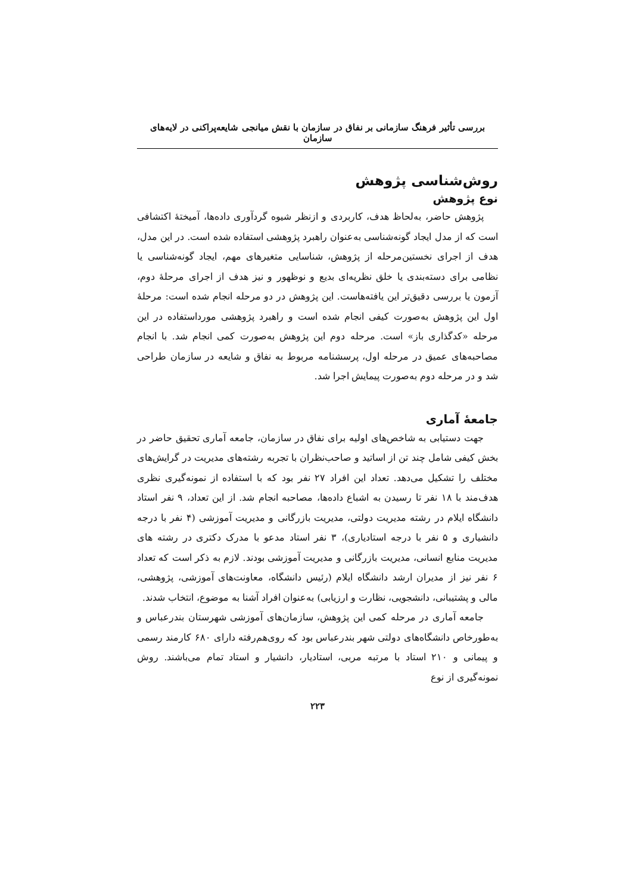بررسی تأثیر فرهنگ سازمانی بر نفاق در سازمان با نقش میانجی شایعه‌پراکنی در لایه‌های سازمان
روش‌شناسی پژوهش
نوع پژوهش
پژوهش حاضر، به‌لحاظ هدف، کاربردی و ازنظر شیوه گردآوری داده‌ها، آمیختهٔ اکتشافی است که از مدل ایجاد گونه‌شناسی به‌عنوان راهبرد پژوهشی استفاده شده است. در این مدل، هدف از اجرای نخستین‌مرحله از پژوهش، شناسایی متغیرهای مهم، ایجاد گونه‌شناسی یا نظامی برای دسته‌بندی یا خلق نظریه‌ای بدیع و نوظهور و نیز هدف از اجرای مرحلهٔ دوم، آزمون یا بررسی دقیق‌تر این یافته‌هاست. این پژوهش در دو مرحله انجام شده است: مرحلهٔ اول این پژوهش به‌صورت کیفی انجام شده است و راهبرد پژوهشی مورداستفاده در این مرحله «کدگذاری باز» است. مرحله دوم این پژوهش به‌صورت کمی انجام شد. با انجام مصاحبه‌های عمیق در مرحله اول، پرسشنامه مربوط به نفاق و شایعه در سازمان طراحی شد و در مرحله دوم به‌صورت پیمایش اجرا شد.
جامعهٔ آماری
جهت دستیابی به شاخص‌های اولیه برای نفاق در سازمان، جامعه آماری تحقیق حاضر در بخش کیفی شامل چند تن از اساتید و صاحب‌نظران با تجربه رشته‌های مدیریت در گرایش‌های مختلف را تشکیل می‌دهد. تعداد این افراد ۲۷ نفر بود که با استفاده از نمونه‌گیری نظری هدف‌مند با ۱۸ نفر تا رسیدن به اشباع داده‌ها، مصاحبه انجام شد. از این تعداد، ۹ نفر استاد دانشگاه ایلام در رشته مدیریت دولتی، مدیریت بازرگانی و مدیریت آموزشی (۴ نفر با درجه دانشیاری و ۵ نفر با درجه استادیاری)، ۳ نفر استاد مدعو با مدرک دکتری در رشته های مدیریت منابع انسانی، مدیریت بازرگانی و مدیریت آموزشی بودند. لازم به ذکر است که تعداد ۶ نفر نیز از مدیران ارشد دانشگاه ایلام (رئیس دانشگاه، معاونت‌های آموزشی، پژوهشی، مالی و پشتیبانی، دانشجویی، نظارت و ارزیابی) به‌عنوان افراد آشنا به موضوع، انتخاب شدند.
جامعه آماری در مرحله کمی این پژوهش، سازمان‌های آموزشی شهرستان بندرعباس و به‌طورخاص دانشگاه‌های دولتی شهر بندرعباس بود که روی‌هم‌رفته دارای ۶۸۰ کارمند رسمی و پیمانی و ۲۱۰ استاد با مرتبه مربی، استادیار، دانشیار و استاد تمام می‌باشند. روش نمونه‌گیری از نوع
۲۲۳